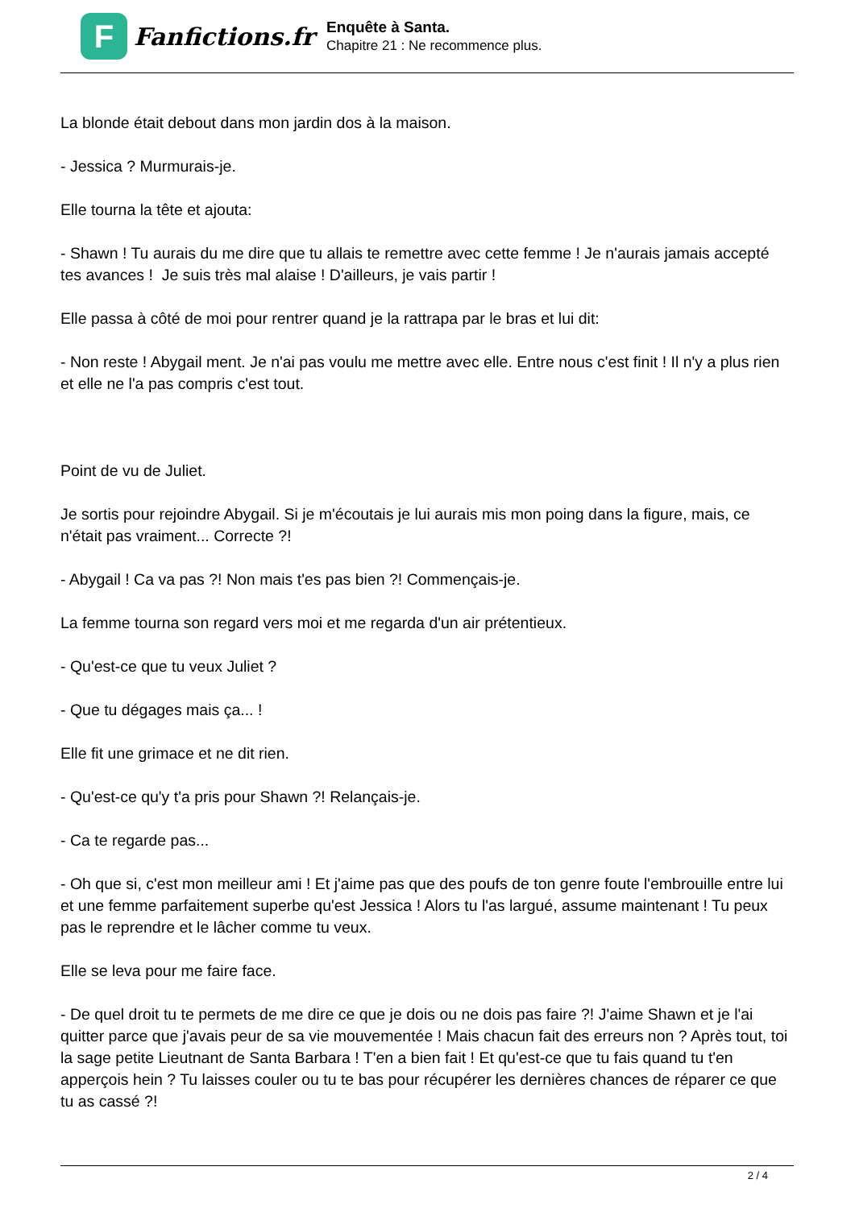F
Fanfictions.fr
Enquête à Santa.
Chapitre 21 : Ne recommence plus.
La blonde était debout dans mon jardin dos à la maison.
- Jessica ? Murmurais-je.
Elle tourna la tête et ajouta:
- Shawn ! Tu aurais du me dire que tu allais te remettre avec cette femme ! Je n'aurais jamais accepté tes avances ! Je suis très mal alaise ! D'ailleurs, je vais partir !
Elle passa à côté de moi pour rentrer quand je la rattrapa par le bras et lui dit:
- Non reste ! Abygail ment. Je n'ai pas voulu me mettre avec elle. Entre nous c'est finit ! Il n'y a plus rien et elle ne l'a pas compris c'est tout.
Point de vu de Juliet.
Je sortis pour rejoindre Abygail. Si je m'écoutais je lui aurais mis mon poing dans la figure, mais, ce n'était pas vraiment... Correcte ?!
- Abygail ! Ca va pas ?! Non mais t'es pas bien ?! Commençais-je.
La femme tourna son regard vers moi et me regarda d'un air prétentieux.
- Qu'est-ce que tu veux Juliet ?
- Que tu dégages mais ça... !
Elle fit une grimace et ne dit rien.
- Qu'est-ce qu'y t'a pris pour Shawn ?! Relançais-je.
- Ca te regarde pas...
- Oh que si, c'est mon meilleur ami ! Et j'aime pas que des poufs de ton genre foute l'embrouille entre lui et une femme parfaitement superbe qu'est Jessica ! Alors tu l'as largué, assume maintenant ! Tu peux pas le reprendre et le lâcher comme tu veux.
Elle se leva pour me faire face.
- De quel droit tu te permets de me dire ce que je dois ou ne dois pas faire ?! J'aime Shawn et je l'ai quitter parce que j'avais peur de sa vie mouvementée ! Mais chacun fait des erreurs non ? Après tout, toi la sage petite Lieutnant de Santa Barbara ! T'en a bien fait ! Et qu'est-ce que tu fais quand tu t'en apperçois hein ? Tu laisses couler ou tu te bas pour récupérer les dernières chances de réparer ce que tu as cassé ?!
2 / 4